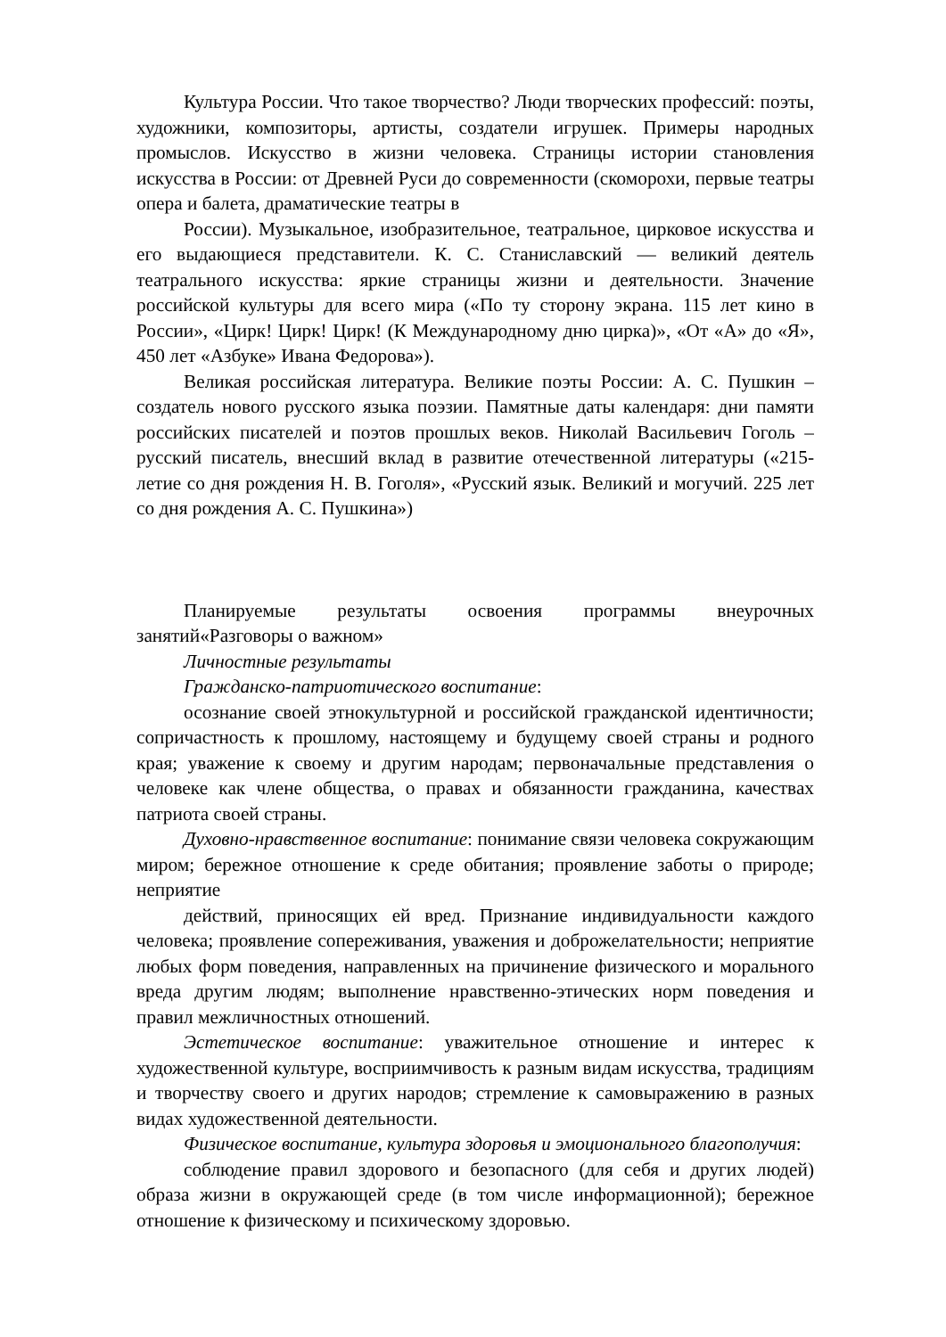Культура России. Что такое творчество? Люди творческих профессий: поэты, художники, композиторы, артисты, создатели игрушек. Примеры народных промыслов. Искусство в жизни человека. Страницы истории становления искусства в России: от Древней Руси до современности (скоморохи, первые театры опера и балета, драматические театры в
России). Музыкальное, изобразительное, театральное, цирковое искусства и его выдающиеся представители. К. С. Станиславский — великий деятель театрального искусства: яркие страницы жизни и деятельности. Значение российской культуры для всего мира («По ту сторону экрана. 115 лет кино в России», «Цирк! Цирк! Цирк! (К Международному дню цирка)», «От «А» до «Я», 450 лет «Азбуке» Ивана Федорова»).
Великая российская литература. Великие поэты России: А. С. Пушкин – создатель нового русского языка поэзии. Памятные даты календаря: дни памяти российских писателей и поэтов прошлых веков. Николай Васильевич Гоголь – русский писатель, внесший вклад в развитие отечественной литературы («215- летие со дня рождения Н. В. Гоголя», «Русский язык. Великий и могучий. 225 лет со дня рождения А. С. Пушкина»)
Планируемые результаты освоения программы внеурочных занятий«Разговоры о важном»
Личностные результаты
Гражданско-патриотического воспитание:
осознание своей этнокультурной и российской гражданской идентичности; сопричастность к прошлому, настоящему и будущему своей страны и родного края; уважение к своему и другим народам; первоначальные представления о человеке как члене общества, о правах и обязанности гражданина, качествах патриота своей страны.
Духовно-нравственное воспитание: понимание связи человека сокружающим миром; бережное отношение к среде обитания; проявление заботы о природе; неприятие
действий, приносящих ей вред. Признание индивидуальности каждого человека; проявление сопереживания, уважения и доброжелательности; неприятие любых форм поведения, направленных на причинение физического и морального вреда другим людям; выполнение нравственно-этических норм поведения и правил межличностных отношений.
Эстетическое воспитание: уважительное отношение и интерес к художественной культуре, восприимчивость к разным видам искусства, традициям и творчеству своего и других народов; стремление к самовыражению в разных видах художественной деятельности.
Физическое воспитание, культура здоровья и эмоционального благополучия:
соблюдение правил здорового и безопасного (для себя и других людей) образа жизни в окружающей среде (в том числе информационной); бережное отношение к физическому и психическому здоровью.